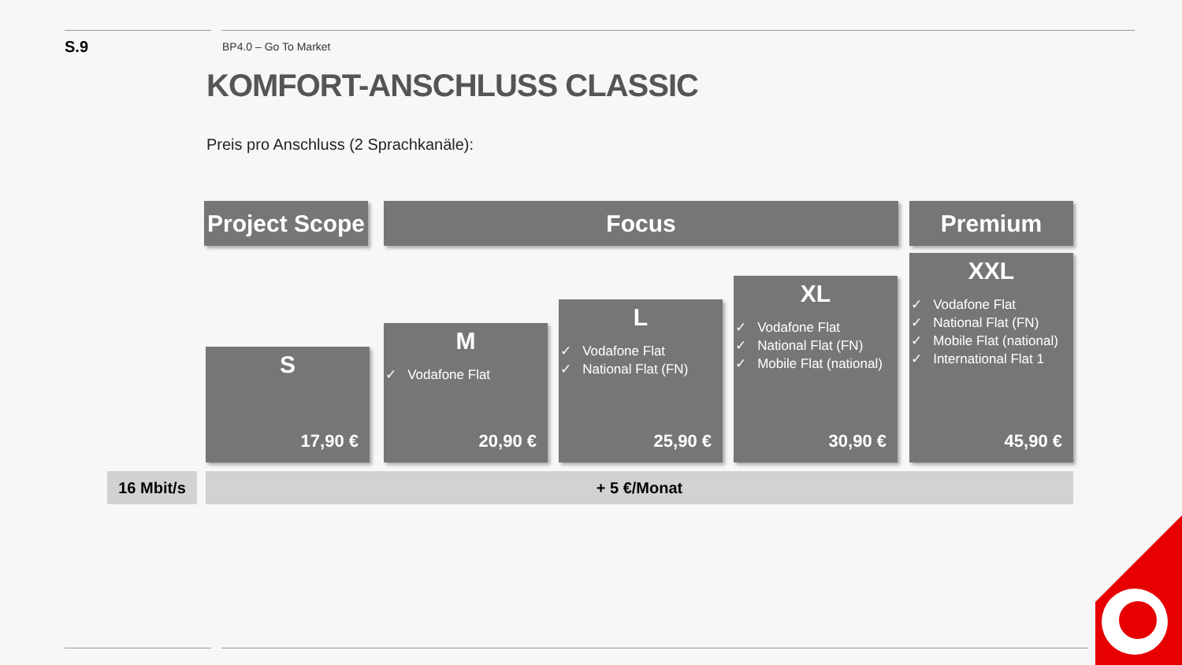S.9
BP4.0 – Go To Market
KOMFORT-ANSCHLUSS CLASSIC
Preis pro Anschluss (2 Sprachkanäle):
Project Scope
Focus Premium
S
17,90 €
M
✓ Vodafone Flat
20,90 €
L
✓ Vodafone Flat
✓ National Flat (FN)
25,90 €
XL
✓ Vodafone Flat
✓ National Flat (FN)
✓ Mobile Flat (national)
30,90 €
XXL
✓ Vodafone Flat
✓ National Flat (FN)
✓ Mobile Flat (national)
✓ International Flat 1
45,90 €
16 Mbit/s + 5 €/Monat